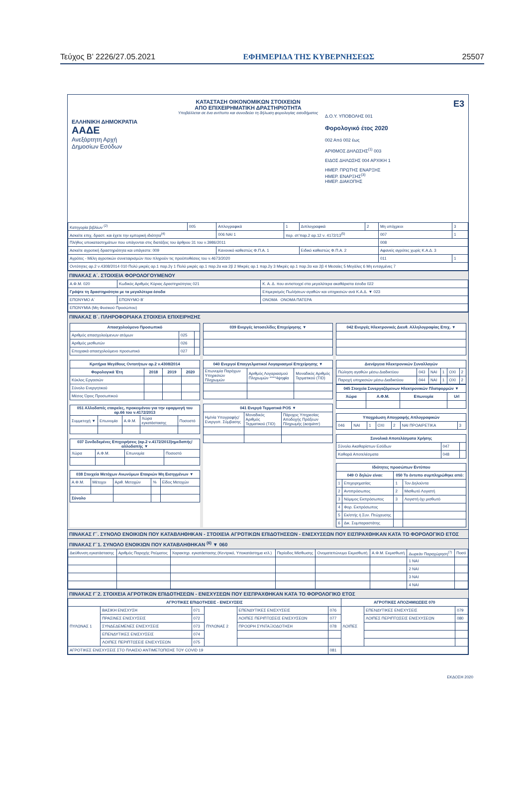Τεύχος Β’ 2226/27.05.2021 ΕΦΗΜΕΡΙΔΑ ΤΗΣ ΚΥΒΕΡΝΗΣΕΩΣ 25507
ΕΛΛΗΝΙΚΗ ΔΗΜΟΚΡΑΤΙΑ
ΑΑΔΕ
Ανεξάρτητη Αρχή
Δημοσίων Εσόδων
ΚΑΤΑΣΤΑΣΗ ΟΙΚΟΝΟΜΙΚΩΝ ΣΤΟΙΧΕΙΩΝ
ΑΠΟ ΕΠΙΧΕΙΡΗΜΑΤΙΚΗ ΔΡΑΣΤΗΡΙΟΤΗΤΑ
Υποβάλλεται σε ένα αντίτυπο και συνοδεύει τη δήλωση φορολογίας εισοδήματος
E3
Δ.Ο.Υ. ΥΠΟΒΟΛΗΣ 001
Φορολογικό έτος 2020
002 Από 002 έως
ΑΡΙΘΜΟΣ ΔΗΛΩΣΗΣ<sup>(1)</sup> 003
ΕΙΔΟΣ ΔΗΛΩΣΗΣ 004 ΑΡΧΙΚΗ 1
ΗΜΕΡ. ΠΡΩΤΗΣ ΕΝΑΡΞΗΣ
ΗΜΕΡ. ΕΝΑΡΞΗΣ<sup>(3)</sup>
ΗΜΕΡ. ΔΙΑΚΟΠΗΣ
| Κατηγορία βιβλίων <sup>(2)</sup> | 005 | Απλογραφικά | 1 | Διπλογραφικά | 2 | Μη υπόχρεοι | 3 |
| Ασκείτε επιχ. δραστ. και έχετε την εμπορική ιδιότητα<sup>(4)</sup> | | 006 ΝΑΙ 1 | περ. στ’παρ.2 αρ.12 ν. 4172/13<sup>(5)</sup> | | | 007 | 1 |
| Πλήθος υποκαταστημάτων που υπάγονται στις διατάξεις του άρθρου 31 του ν.3986/2011 | | | | | | 008 | |
| Ασκείτε αγροτική δραστηριότητα και υπάγεστε: 009 | | Κανονικό καθεστώς Φ.Π.Α. 1 | | Ειδικό καθεστώς Φ.Π.Α. 2 | | Αφανείς αγρότες χωρίς Κ.Α.Δ. 3 | |
| Αγρότες - Μέλη αγροτικών συνεταιρισμών που πληρούν τις προϋποθέσεις του ν.4673/2020 | | | | | | 011 | 1 |
| Οντότητες αρ.2 ν.4308/2014 010 Πολύ μικρές αρ.1 παρ.2γ 1 Πολύ μικρές αρ.1 παρ.2α και 2β 2 Μικρές αρ.1 παρ.2γ 3 Μικρές αρ.1 παρ.2α και 2β 4 Μεσαίες 5 Μεγάλες 6 Μη ενταγμένες 7 | | | | | | | |
ΠΙΝΑΚΑΣ Α΄. ΣΤΟΙΧΕΙΑ ΦΟΡΟΛΟΓΟΥΜΕΝΟΥ
| Α.Φ.Μ. 020 | Κωδικός Αριθμός Κύριας Δραστηριότητας 021 | Κ. Α. Δ. που αντιστοιχεί στα μεγαλύτερα ακαθάριστα έσοδα 022 |
| Γράψτε τη δραστηριότητα με τα μεγαλύτερα έσοδα | | Επιμερισμός Πωλήσεων αγαθών και υπηρεσιών ανά Κ.Α.Δ. ▼ 023 |
| ΕΠΩΝΥΜΟ Α΄ | ΕΠΩΝΥΜΟ Β΄ | ΟΝΟΜΑ ΟΝΟΜΑ ΠΑΤΕΡΑ |
| ΕΠΩΝΥΜΙΑ (Μη Φυσικού Προσώπου) | | |
ΠΙΝΑΚΑΣ Β΄. ΠΛΗΡΟΦΟΡΙΑΚΑ ΣΤΟΙΧΕΙΑ ΕΠΙΧΕΙΡΗΣΗΣ
| Απασχολούμενο Προσωπικό | | |
| --- | --- | --- |
| Αριθμός απασχολούμενων ατόμων | 025 | |
| Αριθμός μισθωτών | 026 | |
| Εποχιακά απασχολούμενο προσωπικό | 027 | |
| Κριτήρια Μεγέθους Οντοτήτων αρ.2 ν.4308/2014 | | | |
| --- | --- | --- | --- |
| Φορολογικά Έτη | 2018 | 2019 | 2020 |
| Κύκλος Εργασιών | | | |
| Σύνολο Ενεργητικού | | | |
| Μέσος Όρος Προσωπικού | | | |
| 051 Αλλοδαπές εταιρείες, προκειμένου για την εφαρμογή του αρ.66 του ν.4172/2013 | | | | |
| --- | --- | --- | --- | --- |
| Συμμετοχή ▼ | Επωνυμία | Α.Φ.Μ. | Χώρα εγκατάστασης | Ποσοστό |
| 037 Συνδεδεμένες Επιχειρήσεις (αρ.2 ν.4172/2013)ημεδαπής/αλλοδαπής ▼ | | | |
| --- | --- | --- | --- |
| Χώρα | Α.Φ.Μ. | Επωνυμία | Ποσοστό |
| 038 Στοιχεία Μετόχων Ανωνύμων Εταιριών Μη Εισηγμένων ▼ | | | | |
| --- | --- | --- | --- | --- |
| Α.Φ.Μ. | Μέτοχοι | Αριθ. Μετοχών | % | Είδος Μετοχών |
| Σύνολο | | | | |
| 039 Ενεργές Ιστοσελίδες Επιχείρησης ▼ |
| --- |
| 040 Ενεργοί Επαγγελματικοί Λογαριασμοί Επιχείρησης ▼ | | |
| --- | --- | --- |
| Επωνυμία Παρόχων Υπηρεσιών Πληρωμών | Αριθμός Λογαριασμού Πληρωμών ****4ψηφία | Μοναδικός Αριθμός Τερματικού (TID) |
| 041 Ενεργά Τερματικά POS ▼ | | |
| --- | --- | --- |
| Ημ/νία Υπογραφής/Ενεργοπ. Σύμβασης | Μοναδικός Αριθμός Τερματικού (TID) | Πάροχος Υπηρεσίας Αποδοχής Πράξεων Πληρωμής (acquirer) |
| 042 Ενεργές Ηλεκτρονικές Διευθ. Αλληλογραφίας Επιχ. ▼ |
| --- |
| Διενέργεια Ηλεκτρονικών Συναλλαγών | | | | | |
| --- | --- | --- | --- | --- | --- |
| Πώληση αγαθών μέσω Διαδικτύου | 043 | ΝΑΙ | 1 | ΟΧΙ | 2 |
| Παροχή υπηρεσιών μέσω Διαδικτύου | 044 | ΝΑΙ | 1 | ΟΧΙ | 2 |
| 045 Στοιχεία Συνεργαζόμενων Ηλεκτρονικών Πλατφορμών ▼ | | | |
| --- | --- | --- | --- |
| Χώρα | Α.Φ.Μ. | Επωνυμία | Url |
| Υποχρέωση Απογραφής Απλογραφικών | | | | | | |
| --- | --- | --- | --- | --- | --- | --- |
| 046 | ΝΑΙ | 1 | ΟΧΙ | 2 | ΝΑΙ ΠΡΟΑΙΡΕΤΙΚΑ | 3 |
| Συνολικά Αποτελέσματα Χρήσης | | |
| --- | --- | --- |
| Σύνολο Ακαθαρίστων Εσόδων | 047 | |
| Καθαρά Αποτελέσματα | 048 | |
| Ιδιότητες προσώπων Εντύπου | | | |
| --- | --- | --- | --- |
| 049 Ο δηλών είναι: | | 050 Το έντυπο συμπληρώθηκε από: | |
| 1 | Επιχειρηματίας | 1 | Τον Δηλούντα |
| 2 | Αντιπρόσωπος | 2 | Μισθωτό Λογιστή |
| 3 | Νόμιμος Εκπρόσωπος | 3 | Λογιστή όχι μισθωτό |
| 4 | Φορ. Εκπρόσωπος | | |
| 5 | Εκ/στής ή Συν. Πτώχευσης | | |
| 6 | Δικ. Συμπαραστάτης | | |
ΠΙΝΑΚΑΣ Γ΄. ΣΥΝΟΛΟ ΕΝΟΙΚΙΩΝ ΠΟΥ ΚΑΤΑΒΛΗΘΗΚΑΝ - ΣΤΟΙΧΕΙΑ ΑΓΡΟΤΙΚΩΝ ΕΠΙΔΟΤΗΣΕΩΝ - ΕΝΙΣΧΥΣΕΩΝ ΠΟΥ ΕΙΣΠΡΑΧΘΗΚΑΝ ΚΑΤΑ ΤΟ ΦΟΡΟΛΟΓΙΚΟ ΕΤΟΣ
ΠΙΝΑΚΑΣ Γ΄1. ΣΥΝΟΛΟ ΕΝΟΙΚΙΩΝ ΠΟΥ ΚΑΤΑΒΛΗΘΗΚΑΝ <sup>(6)</sup> ▼ 060
| Διεύθυνση εγκατάστασης | Αριθμός Παροχής Ρεύματος | Χαρακτηρ. εγκατάστασης (Κεντρικό, Υποκατάστημα κτλ.) | Περίοδος Μίσθωσης | Ονοματεπώνυμο Εκμισθωτή | Α.Φ.Μ. Εκμισθωτή | Δωρεάν Παραχώρηση<sup>(7)</sup> | Ποσό |
| | | | | | | 1 ΝΑΙ | |
| | | | | | | 2 ΝΑΙ | |
| | | | | | | 3 ΝΑΙ | |
| | | | | | | 4 ΝΑΙ | |
ΠΙΝΑΚΑΣ Γ΄2. ΣΤΟΙΧΕΙΑ ΑΓΡΟΤΙΚΩΝ ΕΠΙΔΟΤΗΣΕΩΝ - ΕΝΙΣΧΥΣΕΩΝ ΠΟΥ ΕΙΣΠΡΑΧΘΗΚΑΝ ΚΑΤΑ ΤΟ ΦΟΡΟΛΟΓΙΚΟ ΕΤΟΣ
| ΑΓΡΟΤΙΚΕΣ ΕΠΙΔΟΤΗΣΕΙΣ - ΕΝΙΣΧΥΣΕΙΣ | | | | | | ΑΓΡΟΤΙΚΕΣ ΑΠΟΖΗΜΙΩΣΕΙΣ 070 | | |
| --- | --- | --- | --- | --- | --- | --- | --- | --- |
| ΠΥΛΩΝΑΣ 1 | ΒΑΣΙΚΗ ΕΝΙΣΧΥΣΗ | 071 | ΠΥΛΩΝΑΣ 2 | ΕΠΕΝΔΥΤΙΚΕΣ ΕΝΙΣΧΥΣΕΙΣ | 076 | ΛΟΙΠΕΣ | ΕΠΕΝΔΥΤΙΚΕΣ ΕΝΙΣΧΥΣΕΙΣ | 079 |
| | ΠΡΑΣΙΝΕΣ ΕΝΙΣΧΥΣΕΙΣ | 072 | | ΛΟΙΠΕΣ ΠΕΡΙΠΤΩΣΕΙΣ ΕΝΙΣΧΥΣΕΩΝ | 077 | | ΛΟΙΠΕΣ ΠΕΡΙΠΤΩΣΕΙΣ ΕΝΙΣΧΥΣΕΩΝ | 080 |
| | ΣΥΝΔΕΔΕΜΕΝΕΣ ΕΝΙΣΧΥΣΕΙΣ | 073 | | ΠΡΟΩΡΗ ΣΥΝΤΑΞΙΟΔΟΤΗΣΗ | 078 | | | |
| | ΕΠΕΝΔΥΤΙΚΕΣ ΕΝΙΣΧΥΣΕΙΣ | 074 | | | | | | |
| | ΛΟΙΠΕΣ ΠΕΡΙΠΤΩΣΕΙΣ ΕΝΙΣΧΥΣΕΩΝ | 075 | | | | | | |
| ΑΓΡΟΤΙΚΕΣ ΕΝΙΣΧΥΣΕΙΣ ΣΤΟ ΠΛΑΙΣΙΟ ΑΝΤΙΜΕΤΩΠΙΣΗΣ ΤΟΥ COVID 19 | | | | | 081 | | | |
ΕΚΔΟΣΗ 2020